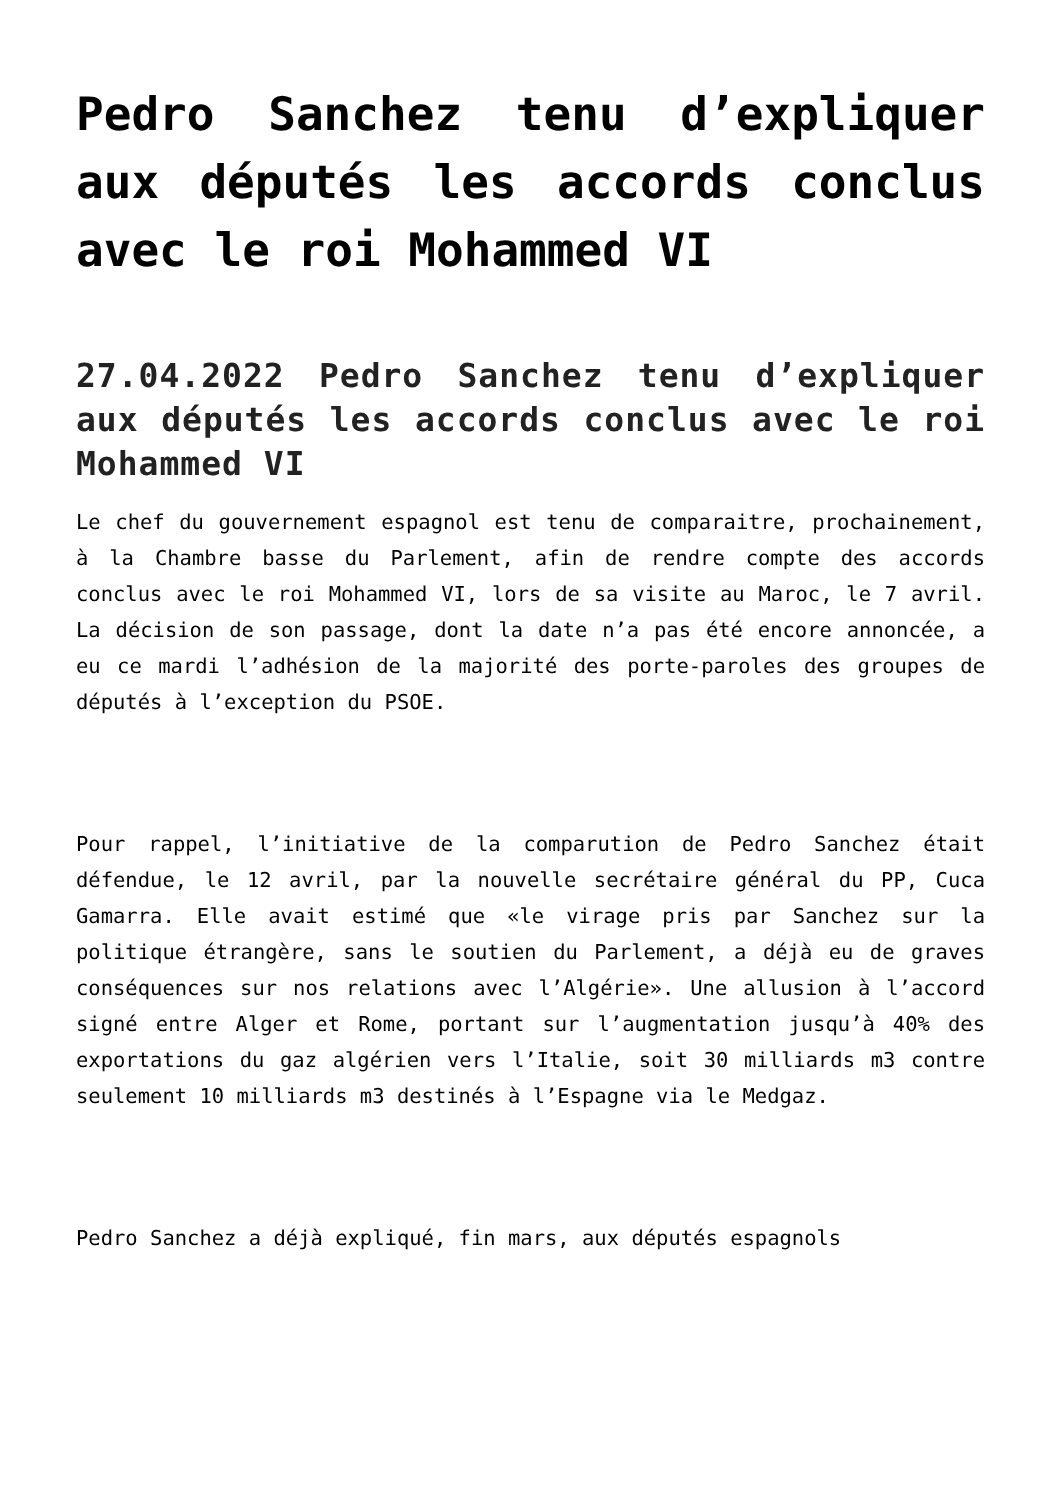Pedro Sanchez tenu d’expliquer aux députés les accords conclus avec le roi Mohammed VI
27.04.2022 Pedro Sanchez tenu d’expliquer aux députés les accords conclus avec le roi Mohammed VI
Le chef du gouvernement espagnol est tenu de comparaitre, prochainement, à la Chambre basse du Parlement, afin de rendre compte des accords conclus avec le roi Mohammed VI, lors de sa visite au Maroc, le 7 avril. La décision de son passage, dont la date n’a pas été encore annoncée, a eu ce mardi l’adhésion de la majorité des porte-paroles des groupes de députés à l’exception du PSOE.
Pour rappel, l’initiative de la comparution de Pedro Sanchez était défendue, le 12 avril, par la nouvelle secrétaire général du PP, Cuca Gamarra. Elle avait estimé que «le virage pris par Sanchez sur la politique étrangère, sans le soutien du Parlement, a déjà eu de graves conséquences sur nos relations avec l’Algérie». Une allusion à l’accord signé entre Alger et Rome, portant sur l’augmentation jusqu’à 40% des exportations du gaz algérien vers l’Italie, soit 30 milliards m3 contre seulement 10 milliards m3 destinés à l’Espagne via le Medgaz.
Pedro Sanchez a déjà expliqué, fin mars, aux députés espagnols